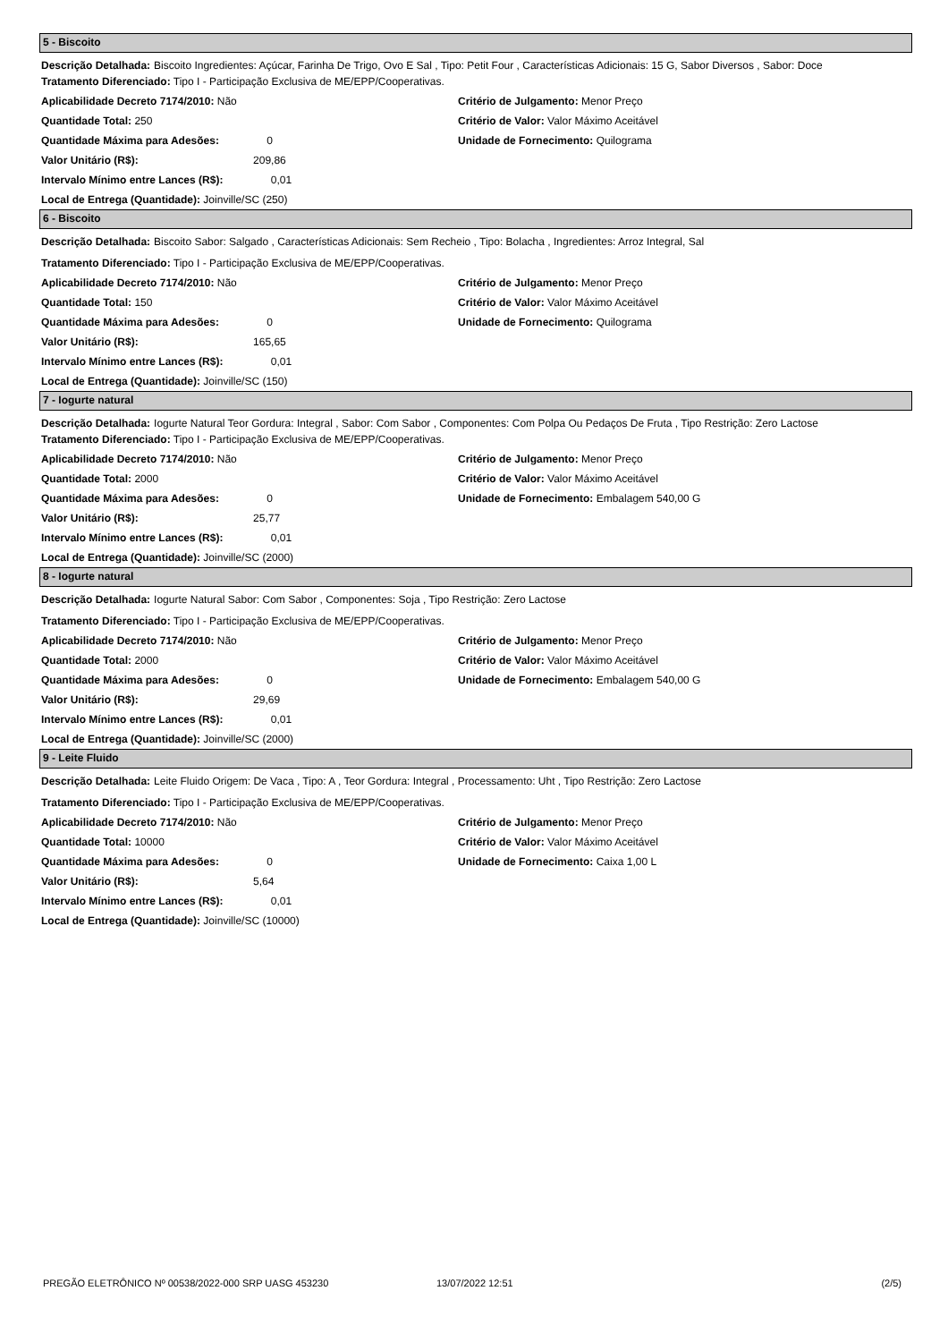5 - Biscoito
Descrição Detalhada: Biscoito Ingredientes: Açúcar, Farinha De Trigo, Ovo E Sal , Tipo: Petit Four , Características Adicionais: 15 G, Sabor Diversos , Sabor: Doce
Tratamento Diferenciado: Tipo I - Participação Exclusiva de ME/EPP/Cooperativas.
Aplicabilidade Decreto 7174/2010: Não
Quantidade Total: 250
Quantidade Máxima para Adesões: 0
Valor Unitário (R$): 209,86
Intervalo Mínimo entre Lances (R$): 0,01
Local de Entrega (Quantidade): Joinville/SC (250)
Critério de Julgamento: Menor Preço
Critério de Valor: Valor Máximo Aceitável
Unidade de Fornecimento: Quilograma
6 - Biscoito
Descrição Detalhada: Biscoito Sabor: Salgado , Características Adicionais: Sem Recheio , Tipo: Bolacha , Ingredientes: Arroz Integral, Sal
Tratamento Diferenciado: Tipo I - Participação Exclusiva de ME/EPP/Cooperativas.
Aplicabilidade Decreto 7174/2010: Não
Quantidade Total: 150
Quantidade Máxima para Adesões: 0
Valor Unitário (R$): 165,65
Intervalo Mínimo entre Lances (R$): 0,01
Local de Entrega (Quantidade): Joinville/SC (150)
Critério de Julgamento: Menor Preço
Critério de Valor: Valor Máximo Aceitável
Unidade de Fornecimento: Quilograma
7 - Iogurte natural
Descrição Detalhada: Iogurte Natural Teor Gordura: Integral , Sabor: Com Sabor , Componentes: Com Polpa Ou Pedaços De Fruta , Tipo Restrição: Zero Lactose
Tratamento Diferenciado: Tipo I - Participação Exclusiva de ME/EPP/Cooperativas.
Aplicabilidade Decreto 7174/2010: Não
Quantidade Total: 2000
Quantidade Máxima para Adesões: 0
Valor Unitário (R$): 25,77
Intervalo Mínimo entre Lances (R$): 0,01
Local de Entrega (Quantidade): Joinville/SC (2000)
Critério de Julgamento: Menor Preço
Critério de Valor: Valor Máximo Aceitável
Unidade de Fornecimento: Embalagem 540,00 G
8 - Iogurte natural
Descrição Detalhada: Iogurte Natural Sabor: Com Sabor , Componentes: Soja , Tipo Restrição: Zero Lactose
Tratamento Diferenciado: Tipo I - Participação Exclusiva de ME/EPP/Cooperativas.
Aplicabilidade Decreto 7174/2010: Não
Quantidade Total: 2000
Quantidade Máxima para Adesões: 0
Valor Unitário (R$): 29,69
Intervalo Mínimo entre Lances (R$): 0,01
Local de Entrega (Quantidade): Joinville/SC (2000)
Critério de Julgamento: Menor Preço
Critério de Valor: Valor Máximo Aceitável
Unidade de Fornecimento: Embalagem 540,00 G
9 - Leite Fluido
Descrição Detalhada: Leite Fluido Origem: De Vaca , Tipo: A , Teor Gordura: Integral , Processamento: Uht , Tipo Restrição: Zero Lactose
Tratamento Diferenciado: Tipo I - Participação Exclusiva de ME/EPP/Cooperativas.
Aplicabilidade Decreto 7174/2010: Não
Quantidade Total: 10000
Quantidade Máxima para Adesões: 0
Valor Unitário (R$): 5,64
Intervalo Mínimo entre Lances (R$): 0,01
Local de Entrega (Quantidade): Joinville/SC (10000)
Critério de Julgamento: Menor Preço
Critério de Valor: Valor Máximo Aceitável
Unidade de Fornecimento: Caixa 1,00 L
PREGÃO ELETRÔNICO Nº 00538/2022-000 SRP UASG 453230 13/07/2022 12:51 (2/5)